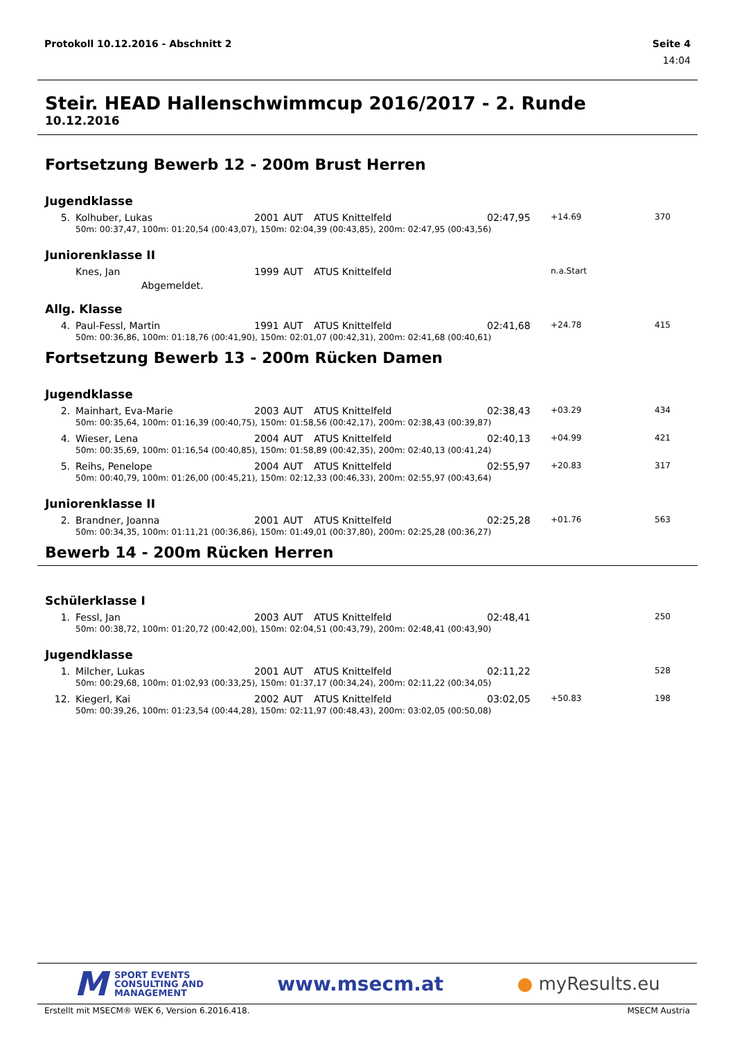Protokoll 10.12.2016 - Abschnitt 2 Seite 4
14:04
Steir. HEAD Hallenschwimmcup 2016/2017 - 2. Runde
10.12.2016
Fortsetzung Bewerb 12 - 200m Brust Herren
Jugendklasse
| 5. | Kolhuber, Lukas | 2001 | AUT | ATUS Knittelfeld | 02:47,95 | +14.69 | 370 |
| | 50m: 00:37,47, 100m: 01:20,54 (00:43,07), 150m: 02:04,39 (00:43,85), 200m: 02:47,95 (00:43,56) | | | | | | |
Juniorenklasse II
| | Knes, Jan | 1999 | AUT | ATUS Knittelfeld | | n.a.Start | |
| | Abgemeldet. | | | | | | |
Allg. Klasse
| 4. | Paul-Fessl, Martin | 1991 | AUT | ATUS Knittelfeld | 02:41,68 | +24.78 | 415 |
| | 50m: 00:36,86, 100m: 01:18,76 (00:41,90), 150m: 02:01,07 (00:42,31), 200m: 02:41,68 (00:40,61) | | | | | | |
Fortsetzung Bewerb 13 - 200m Rücken Damen
Jugendklasse
| 2. | Mainhart, Eva-Marie | 2003 | AUT | ATUS Knittelfeld | 02:38,43 | +03.29 | 434 |
| | 50m: 00:35,64, 100m: 01:16,39 (00:40,75), 150m: 01:58,56 (00:42,17), 200m: 02:38,43 (00:39,87) | | | | | | |
| 4. | Wieser, Lena | 2004 | AUT | ATUS Knittelfeld | 02:40,13 | +04.99 | 421 |
| | 50m: 00:35,69, 100m: 01:16,54 (00:40,85), 150m: 01:58,89 (00:42,35), 200m: 02:40,13 (00:41,24) | | | | | | |
| 5. | Reihs, Penelope | 2004 | AUT | ATUS Knittelfeld | 02:55,97 | +20.83 | 317 |
| | 50m: 00:40,79, 100m: 01:26,00 (00:45,21), 150m: 02:12,33 (00:46,33), 200m: 02:55,97 (00:43,64) | | | | | | |
Juniorenklasse II
| 2. | Brandner, Joanna | 2001 | AUT | ATUS Knittelfeld | 02:25,28 | +01.76 | 563 |
| | 50m: 00:34,35, 100m: 01:11,21 (00:36,86), 150m: 01:49,01 (00:37,80), 200m: 02:25,28 (00:36,27) | | | | | | |
Bewerb 14 - 200m Rücken Herren
Schülerklasse I
| 1. | Fessl, Jan | 2003 | AUT | ATUS Knittelfeld | 02:48,41 | | 250 |
| | 50m: 00:38,72, 100m: 01:20,72 (00:42,00), 150m: 02:04,51 (00:43,79), 200m: 02:48,41 (00:43,90) | | | | | | |
Jugendklasse
| 1. | Milcher, Lukas | 2001 | AUT | ATUS Knittelfeld | 02:11,22 | | 528 |
| | 50m: 00:29,68, 100m: 01:02,93 (00:33,25), 150m: 01:37,17 (00:34,24), 200m: 02:11,22 (00:34,05) | | | | | | |
| 12. | Kiegerl, Kai | 2002 | AUT | ATUS Knittelfeld | 03:02,05 | +50.83 | 198 |
| | 50m: 00:39,26, 100m: 01:23,54 (00:44,28), 150m: 02:11,97 (00:48,43), 200m: 03:02,05 (00:50,08) | | | | | | |
M SPORT EVENTS
CONSULTING AND
MANAGEMENT
www.msecm.at ● myResults.eu
Erstellt mit MSECM® WEK 6, Version 6.2016.418. MSECM Austria